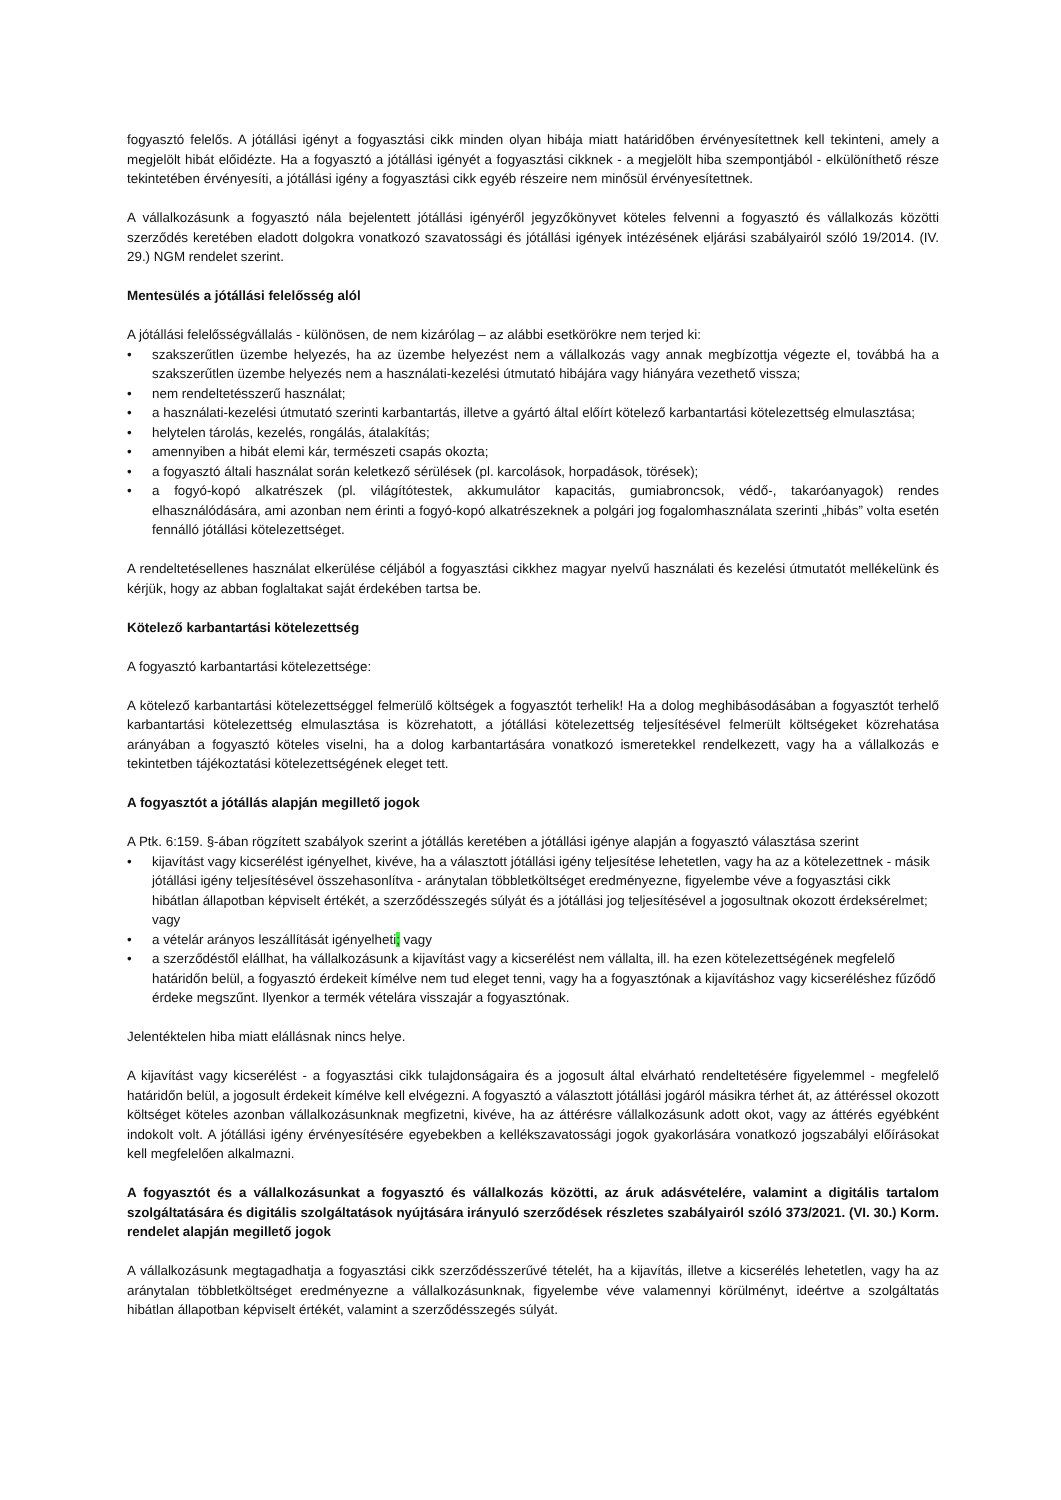fogyasztó felelős. A jótállási igényt a fogyasztási cikk minden olyan hibája miatt határidőben érvényesítettnek kell tekinteni, amely a megjelölt hibát előidézte. Ha a fogyasztó a jótállási igényét a fogyasztási cikknek - a megjelölt hiba szempontjából - elkülöníthető része tekintetében érvényesíti, a jótállási igény a fogyasztási cikk egyéb részeire nem minősül érvényesítettnek.
A vállalkozásunk a fogyasztó nála bejelentett jótállási igényéről jegyzőkönyvet köteles felvenni a fogyasztó és vállalkozás közötti szerződés keretében eladott dolgokra vonatkozó szavatossági és jótállási igények intézésének eljárási szabályairól szóló 19/2014. (IV. 29.) NGM rendelet szerint.
Mentesülés a jótállási felelősség alól
A jótállási felelősségvállalás - különösen, de nem kizárólag – az alábbi esetkörökre nem terjed ki:
• szakszerűtlen üzembe helyezés, ha az üzembe helyezést nem a vállalkozás vagy annak megbízottja végezte el, továbbá ha a szakszerűtlen üzembe helyezés nem a használati-kezelési útmutató hibájára vagy hiányára vezethető vissza;
• nem rendeltetésszerű használat;
• a használati-kezelési útmutató szerinti karbantartás, illetve a gyártó által előírt kötelező karbantartási kötelezettség elmulasztása;
• helytelen tárolás, kezelés, rongálás, átalakítás;
• amennyiben a hibát elemi kár, természeti csapás okozta;
• a fogyasztó általi használat során keletkező sérülések (pl. karcolások, horpadások, törések);
• a fogyó-kopó alkatrészek (pl. világítótestek, akkumulátor kapacitás, gumiabroncsok, védő-, takaróanyagok) rendes elhasználódására, ami azonban nem érinti a fogyó-kopó alkatrészeknek a polgári jog fogalomhasználata szerinti „hibás” volta esetén fennálló jótállási kötelezettséget.
A rendeltetésellenes használat elkerülése céljából a fogyasztási cikkhez magyar nyelvű használati és kezelési útmutatót mellékelünk és kérjük, hogy az abban foglaltakat saját érdekében tartsa be.
Kötelező karbantartási kötelezettség
A fogyasztó karbantartási kötelezettsége:
A kötelező karbantartási kötelezettséggel felmerülő költségek a fogyasztót terhelik! Ha a dolog meghibásodásában a fogyasztót terhelő karbantartási kötelezettség elmulasztása is közrehatott, a jótállási kötelezettség teljesítésével felmerült költségeket közrehatása arányában a fogyasztó köteles viselni, ha a dolog karbantartására vonatkozó ismeretekkel rendelkezett, vagy ha a vállalkozás e tekintetben tájékoztatási kötelezettségének eleget tett.
A fogyasztót a jótállás alapján megillető jogok
A Ptk. 6:159. §-ában rögzített szabályok szerint a jótállás keretében a jótállási igénye alapján a fogyasztó választása szerint
• kijavítást vagy kicserélést igényelhet, kivéve, ha a választott jótállási igény teljesítése lehetetlen, vagy ha az a kötelezettnek - másik jótállási igény teljesítésével összehasonlítva - aránytalan többletköltséget eredményezne, figyelembe véve a fogyasztási cikk hibátlan állapotban képviselt értékét, a szerződésszegés súlyát és a jótállási jog teljesítésével a jogosultnak okozott érdeksérelmet; vagy
• a vételár arányos leszállítását igényelheti; vagy
• a szerződéstől elállhat, ha vállalkozásunk a kijavítást vagy a kicserélést nem vállalta, ill. ha ezen kötelezettségének megfelelő határidőn belül, a fogyasztó érdekeit kímélve nem tud eleget tenni, vagy ha a fogyasztónak a kijavításhoz vagy kicseréléshez fűződő érdeke megszűnt. Ilyenkor a termék vételára visszajár a fogyasztónak.
Jelentéktelen hiba miatt elállásnak nincs helye.
A kijavítást vagy kicserélést - a fogyasztási cikk tulajdonságaira és a jogosult által elvárható rendeltetésére figyelemmel - megfelelő határidőn belül, a jogosult érdekeit kímélve kell elvégezni. A fogyasztó a választott jótállási jogáról másikra térhet át, az áttéréssel okozott költséget köteles azonban vállalkozásunknak megfizetni, kivéve, ha az áttérésre vállalkozásunk adott okot, vagy az áttérés egyébként indokolt volt. A jótállási igény érvényesítésére egyebekben a kellékszavatossági jogok gyakorlására vonatkozó jogszabályi előírásokat kell megfelelően alkalmazni.
A fogyasztót és a vállalkozásunkat a fogyasztó és vállalkozás közötti, az áruk adásvételére, valamint a digitális tartalom szolgáltatására és digitális szolgáltatások nyújtására irányuló szerződések részletes szabályairól szóló 373/2021. (VI. 30.) Korm. rendelet alapján megillető jogok
A vállalkozásunk megtagadhatja a fogyasztási cikk szerződésszerűvé tételét, ha a kijavítás, illetve a kicserélés lehetetlen, vagy ha az aránytalan többletköltséget eredményezne a vállalkozásunknak, figyelembe véve valamennyi körülményt, ideértve a szolgáltatás hibátlan állapotban képviselt értékét, valamint a szerződésszegés súlyát.